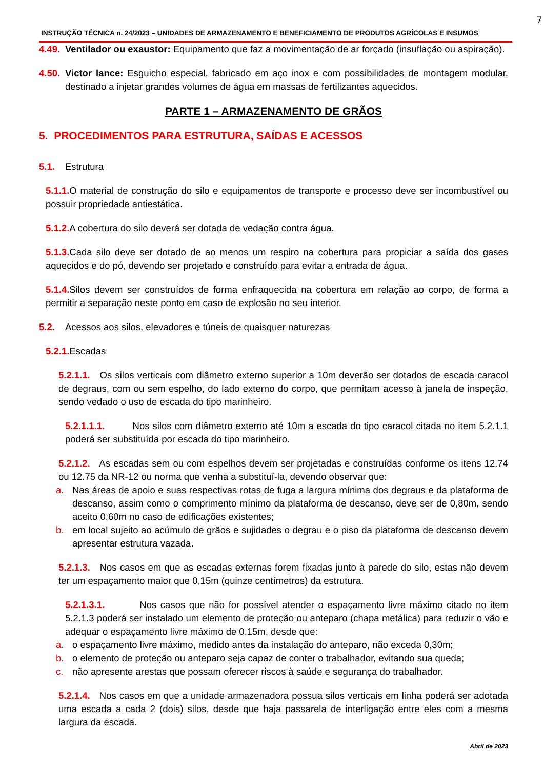7
INSTRUÇÃO TÉCNICA n. 24/2023 – UNIDADES DE ARMAZENAMENTO E BENEFICIAMENTO DE PRODUTOS AGRÍCOLAS E INSUMOS
4.49. Ventilador ou exaustor: Equipamento que faz a movimentação de ar forçado (insuflação ou aspiração).
4.50. Victor lance: Esguicho especial, fabricado em aço inox e com possibilidades de montagem modular, destinado a injetar grandes volumes de água em massas de fertilizantes aquecidos.
PARTE 1 – ARMAZENAMENTO DE GRÃOS
5. PROCEDIMENTOS PARA ESTRUTURA, SAÍDAS E ACESSOS
5.1. Estrutura
5.1.1. O material de construção do silo e equipamentos de transporte e processo deve ser incombustível ou possuir propriedade antiestática.
5.1.2. A cobertura do silo deverá ser dotada de vedação contra água.
5.1.3. Cada silo deve ser dotado de ao menos um respiro na cobertura para propiciar a saída dos gases aquecidos e do pó, devendo ser projetado e construído para evitar a entrada de água.
5.1.4. Silos devem ser construídos de forma enfraquecida na cobertura em relação ao corpo, de forma a permitir a separação neste ponto em caso de explosão no seu interior.
5.2. Acessos aos silos, elevadores e túneis de quaisquer naturezas
5.2.1. Escadas
5.2.1.1. Os silos verticais com diâmetro externo superior a 10m deverão ser dotados de escada caracol de degraus, com ou sem espelho, do lado externo do corpo, que permitam acesso à janela de inspeção, sendo vedado o uso de escada do tipo marinheiro.
5.2.1.1.1. Nos silos com diâmetro externo até 10m a escada do tipo caracol citada no item 5.2.1.1 poderá ser substituída por escada do tipo marinheiro.
5.2.1.2. As escadas sem ou com espelhos devem ser projetadas e construídas conforme os itens 12.74 ou 12.75 da NR-12 ou norma que venha a substituí-la, devendo observar que:
a. Nas áreas de apoio e suas respectivas rotas de fuga a largura mínima dos degraus e da plataforma de descanso, assim como o comprimento mínimo da plataforma de descanso, deve ser de 0,80m, sendo aceito 0,60m no caso de edificações existentes;
b. em local sujeito ao acúmulo de grãos e sujidades o degrau e o piso da plataforma de descanso devem apresentar estrutura vazada.
5.2.1.3. Nos casos em que as escadas externas forem fixadas junto à parede do silo, estas não devem ter um espaçamento maior que 0,15m (quinze centímetros) da estrutura.
5.2.1.3.1. Nos casos que não for possível atender o espaçamento livre máximo citado no item 5.2.1.3 poderá ser instalado um elemento de proteção ou anteparo (chapa metálica) para reduzir o vão e adequar o espaçamento livre máximo de 0,15m, desde que:
a. o espaçamento livre máximo, medido antes da instalação do anteparo, não exceda 0,30m;
b. o elemento de proteção ou anteparo seja capaz de conter o trabalhador, evitando sua queda;
c. não apresente arestas que possam oferecer riscos à saúde e segurança do trabalhador.
5.2.1.4. Nos casos em que a unidade armazenadora possua silos verticais em linha poderá ser adotada uma escada a cada 2 (dois) silos, desde que haja passarela de interligação entre eles com a mesma largura da escada.
Abril de 2023